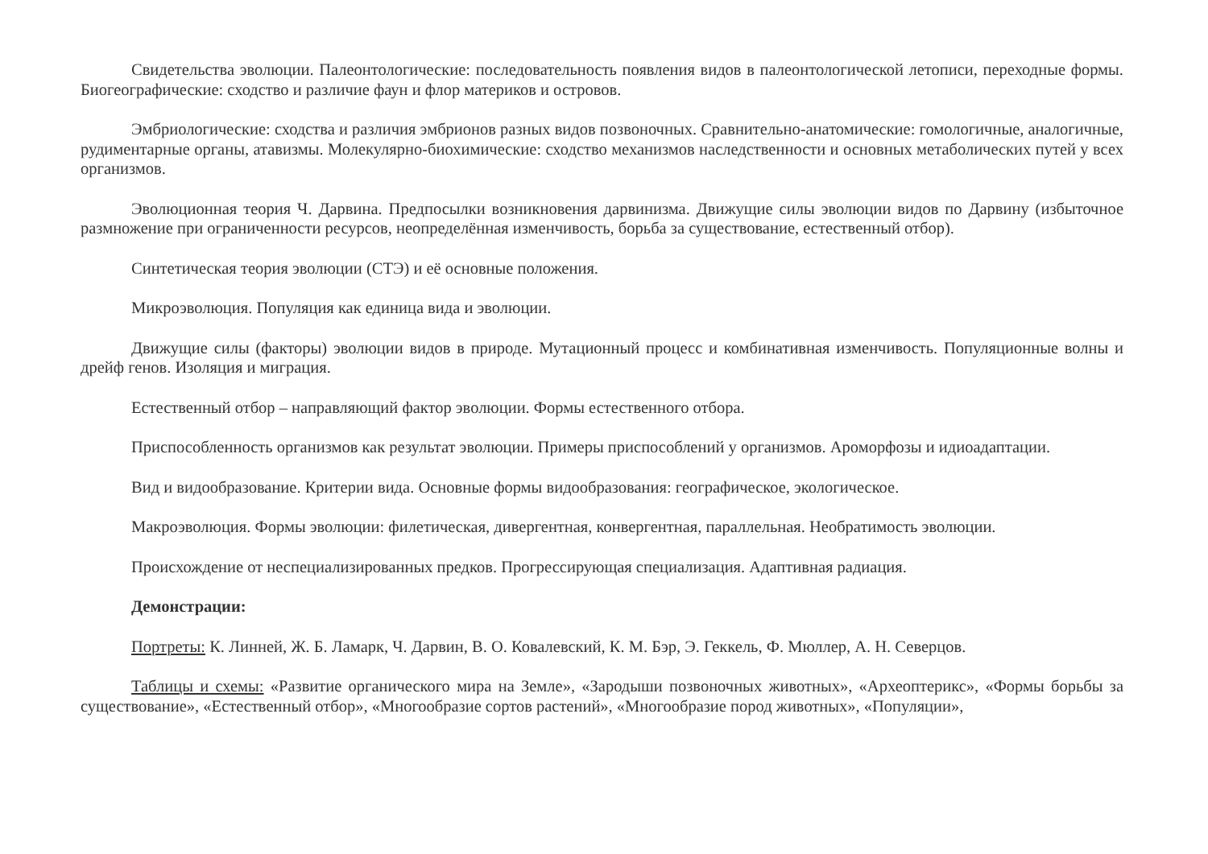Свидетельства эволюции. Палеонтологические: последовательность появления видов в палеонтологической летописи, переходные формы. Биогеографические: сходство и различие фаун и флор материков и островов.
Эмбриологические: сходства и различия эмбрионов разных видов позвоночных. Сравнительно-анатомические: гомологичные, аналогичные, рудиментарные органы, атавизмы. Молекулярно-биохимические: сходство механизмов наследственности и основных метаболических путей у всех организмов.
Эволюционная теория Ч. Дарвина. Предпосылки возникновения дарвинизма. Движущие силы эволюции видов по Дарвину (избыточное размножение при ограниченности ресурсов, неопределённая изменчивость, борьба за существование, естественный отбор).
Синтетическая теория эволюции (СТЭ) и её основные положения.
Микроэволюция. Популяция как единица вида и эволюции.
Движущие силы (факторы) эволюции видов в природе. Мутационный процесс и комбинативная изменчивость. Популяционные волны и дрейф генов. Изоляция и миграция.
Естественный отбор – направляющий фактор эволюции. Формы естественного отбора.
Приспособленность организмов как результат эволюции. Примеры приспособлений у организмов. Ароморфозы и идиоадаптации.
Вид и видообразование. Критерии вида. Основные формы видообразования: географическое, экологическое.
Макроэволюция. Формы эволюции: филетическая, дивергентная, конвергентная, параллельная. Необратимость эволюции.
Происхождение от неспециализированных предков. Прогрессирующая специализация. Адаптивная радиация.
Демонстрации:
Портреты: К. Линней, Ж. Б. Ламарк, Ч. Дарвин, В. О. Ковалевский, К. М. Бэр, Э. Геккель, Ф. Мюллер, А. Н. Северцов.
Таблицы и схемы: «Развитие органического мира на Земле», «Зародыши позвоночных животных», «Археоптерикс», «Формы борьбы за существование», «Естественный отбор», «Многообразие сортов растений», «Многообразие пород животных», «Популяции»,